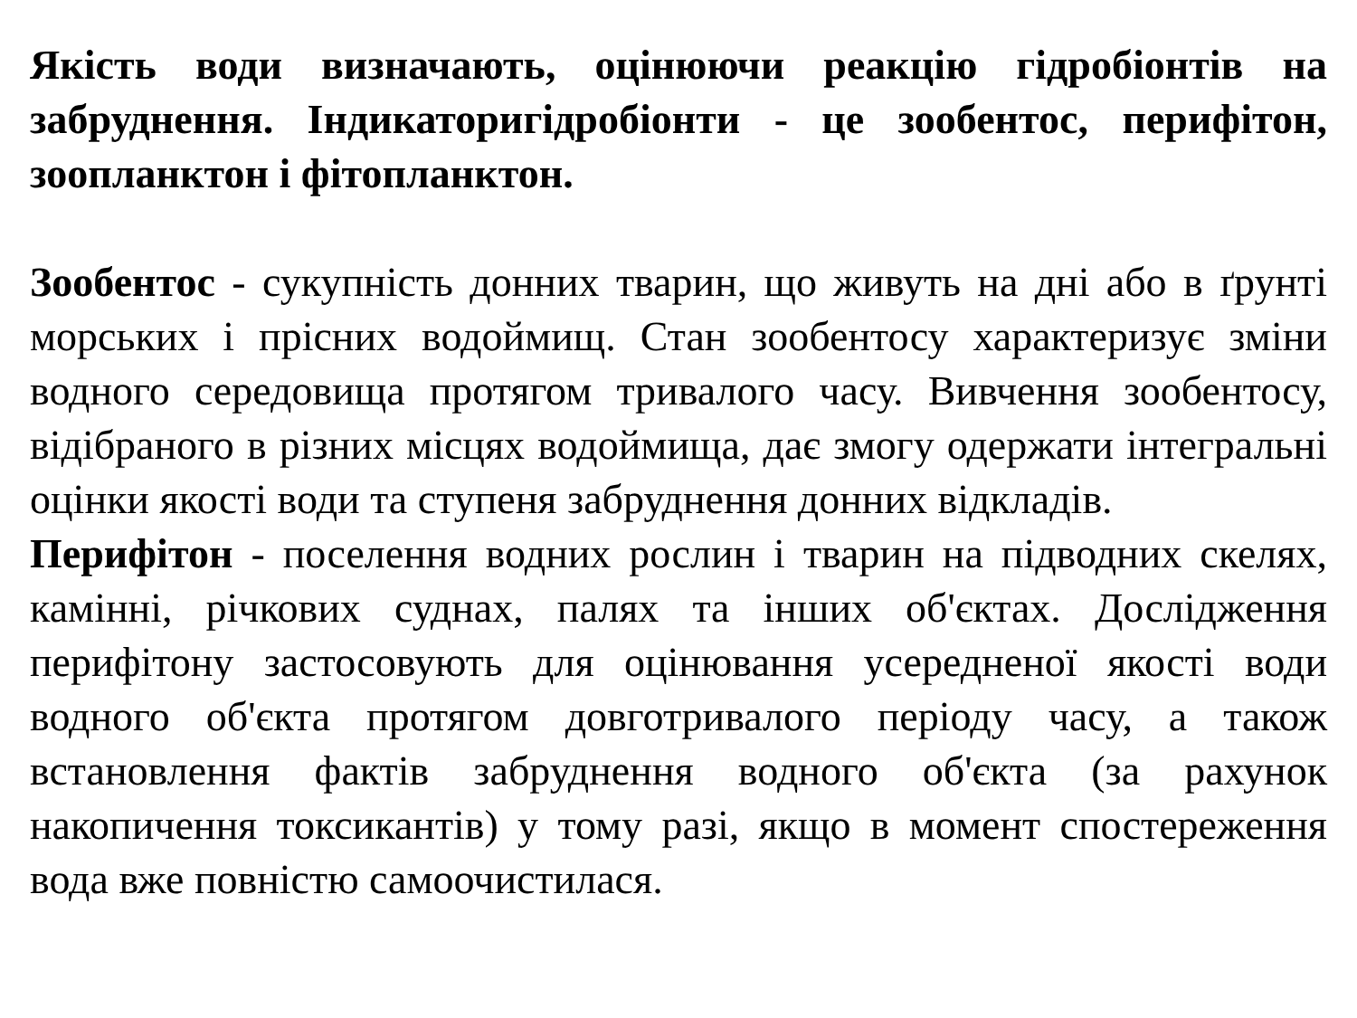Якість води визначають, оцінюючи реакцію гідробіонтів на забруднення. Індикаторигідробіонти - це зообентос, перифітон, зоопланктон і фітопланктон.
Зообентос - сукупність донних тварин, що живуть на дні або в ґрунті морських і прісних водоймищ. Стан зообентосу характеризує зміни водного середовища протягом тривалого часу. Вивчення зообентосу, відібраного в різних місцях водоймища, дає змогу одержати інтегральні оцінки якості води та ступеня забруднення донних відкладів.
Перифітон - поселення водних рослин і тварин на підводних скелях, камінні, річкових суднах, палях та інших об'єктах. Дослідження перифітону застосовують для оцінювання усередненої якості води водного об'єкта протягом довготривалого періоду часу, а також встановлення фактів забруднення водного об'єкта (за рахунок накопичення токсикантів) у тому разі, якщо в момент спостереження вода вже повністю самоочистилася.